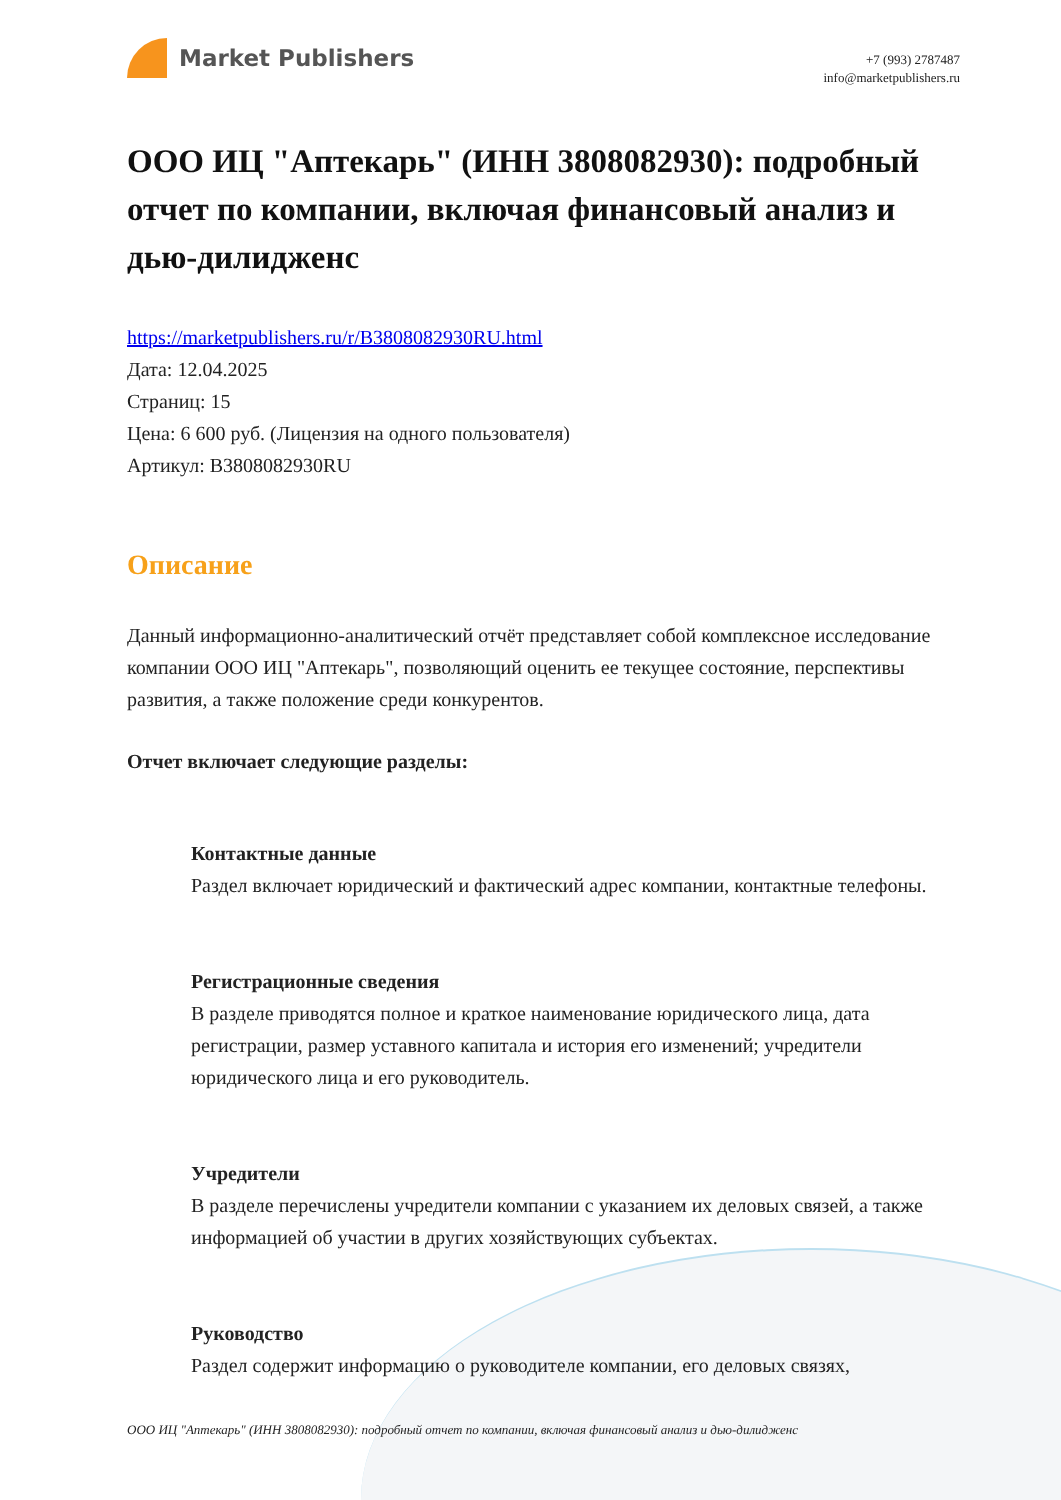Market Publishers
+7 (993) 2787487
info@marketpublishers.ru
ООО ИЦ "Аптекарь" (ИНН 3808082930): подробный отчет по компании, включая финансовый анализ и дью-дилидженс
https://marketpublishers.ru/r/B3808082930RU.html
Дата: 12.04.2025
Страниц: 15
Цена: 6 600 руб. (Лицензия на одного пользователя)
Артикул: B3808082930RU
Описание
Данный информационно-аналитический отчёт представляет собой комплексное исследование компании ООО ИЦ "Аптекарь", позволяющий оценить ее текущее состояние, перспективы развития, а также положение среди конкурентов.
Отчет включает следующие разделы:
Контактные данные
Раздел включает юридический и фактический адрес компании, контактные телефоны.
Регистрационные сведения
В разделе приводятся полное и краткое наименование юридического лица, дата регистрации, размер уставного капитала и история его изменений; учредители юридического лица и его руководитель.
Учредители
В разделе перечислены учредители компании с указанием их деловых связей, а также информацией об участии в других хозяйствующих субъектах.
Руководство
Раздел содержит информацию о руководителе компании, его деловых связях,
ООО ИЦ "Аптекарь" (ИНН 3808082930): подробный отчет по компании, включая финансовый анализ и дью-дилидженс